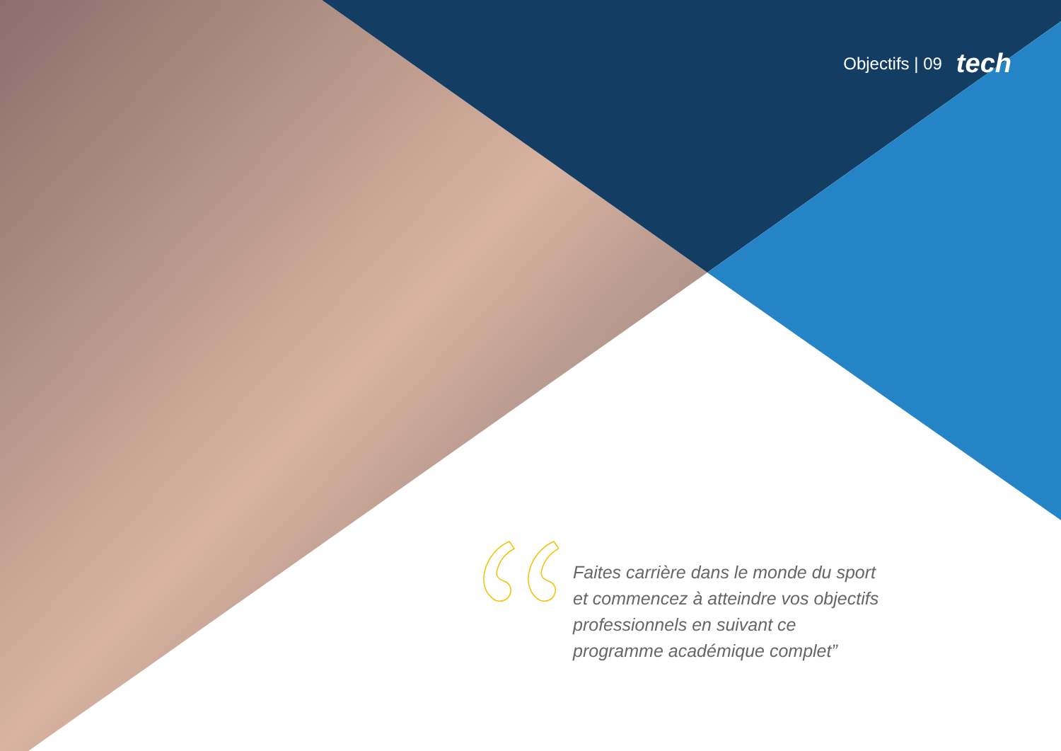Objectifs | 09 tech
Faites carrière dans le monde du sport et commencez à atteindre vos objectifs professionnels en suivant ce programme académique complet”